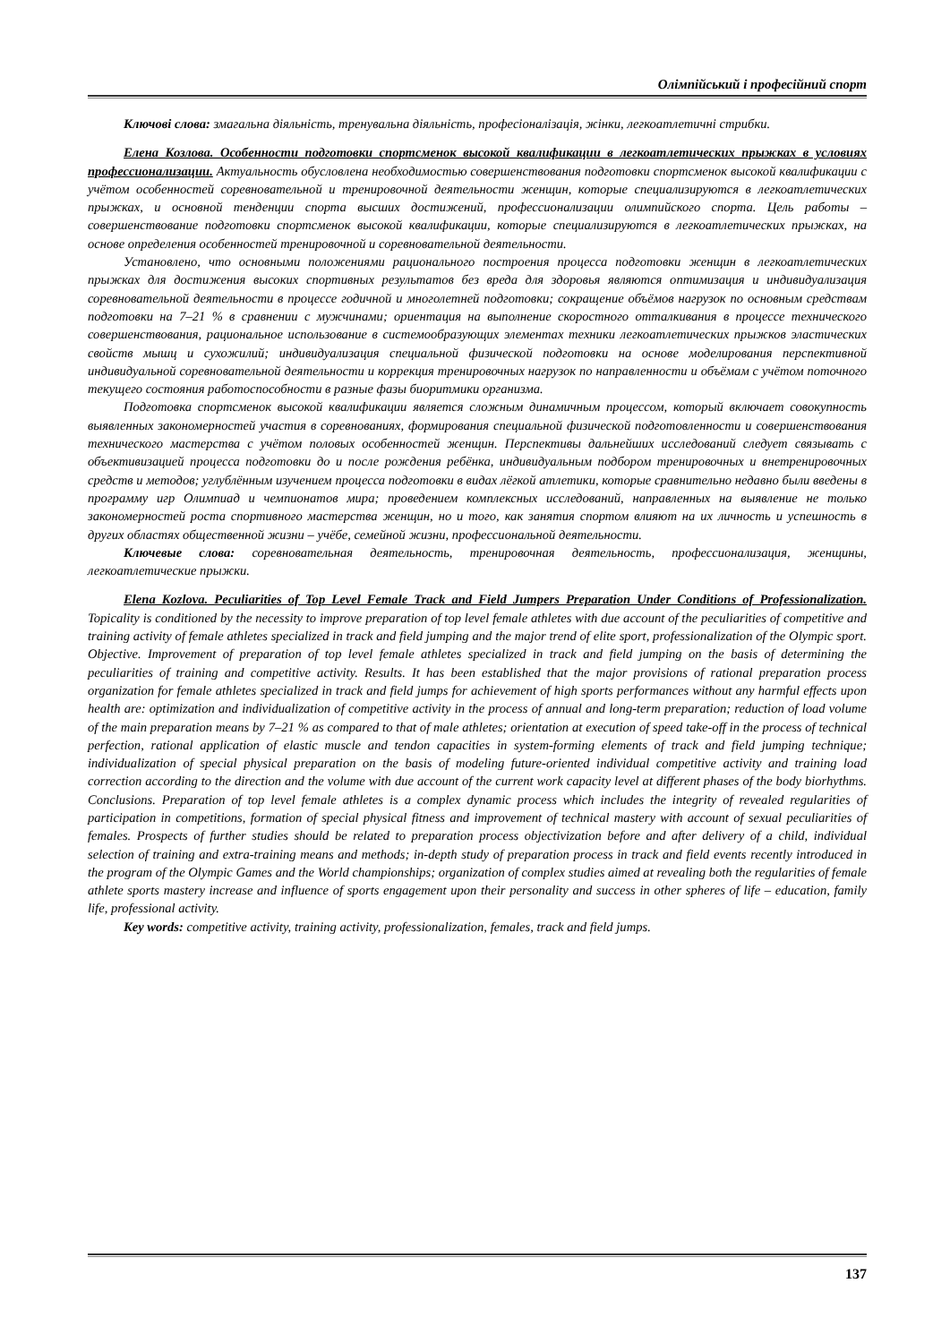Олімпійський і професійний спорт
Ключові слова: змагальна діяльність, тренувальна діяльність, професіоналізація, жінки, легкоатлетичні стрибки.
Елена Козлова. Особенности подготовки спортсменок высокой квалификации в легкоатлетических прыжках в условиях профессионализации. Актуальность обусловлена необходимостью совершенствования подготовки спортсменок высокой квалификации с учётом особенностей соревновательной и тренировочной деятельности женщин, которые специализируются в легкоатлетических прыжках, и основной тенденции спорта высших достижений, профессионализации олимпийского спорта. Цель работы – совершенствование подготовки спортсменок высокой квалификации, которые специализируются в легкоатлетических прыжках, на основе определения особенностей тренировочной и соревновательной деятельности.
Установлено, что основными положениями рационального построения процесса подготовки женщин в легкоатлетических прыжках для достижения высоких спортивных результатов без вреда для здоровья являются оптимизация и индивидуализация соревновательной деятельности в процессе годичной и многолетней подготовки; сокращение объёмов нагрузок по основным средствам подготовки на 7–21 % в сравнении с мужчинами; ориентация на выполнение скоростного отталкивания в процессе технического совершенствования, рациональное использование в системообразующих элементах техники легкоатлетических прыжков эластических свойств мышц и сухожилий; индивидуализация специальной физической подготовки на основе моделирования перспективной индивидуальной соревновательной деятельности и коррекция тренировочных нагрузок по направленности и объёмам с учётом поточного текущего состояния работоспособности в разные фазы биоритмики организма.
Подготовка спортсменок высокой квалификации является сложным динамичным процессом, который включает совокупность выявленных закономерностей участия в соревнованиях, формирования специальной физической подготовленности и совершенствования технического мастерства с учётом половых особенностей женщин. Перспективы дальнейших исследований следует связывать с объективизацией процесса подготовки до и после рождения ребёнка, индивидуальным подбором тренировочных и внетренировочных средств и методов; углублённым изучением процесса подготовки в видах лёгкой атлетики, которые сравнительно недавно были введены в программу игр Олимпиад и чемпионатов мира; проведением комплексных исследований, направленных на выявление не только закономерностей роста спортивного мастерства женщин, но и того, как занятия спортом влияют на их личность и успешность в других областях общественной жизни – учёбе, семейной жизни, профессиональной деятельности.
Ключевые слова: соревновательная деятельность, тренировочная деятельность, профессионализация, женщины, легкоатлетические прыжки.
Elena Kozlova. Peculiarities of Top Level Female Track and Field Jumpers Preparation Under Conditions of Professionalization. Topicality is conditioned by the necessity to improve preparation of top level female athletes with due account of the peculiarities of competitive and training activity of female athletes specialized in track and field jumping and the major trend of elite sport, professionalization of the Olympic sport. Objective. Improvement of preparation of top level female athletes specialized in track and field jumping on the basis of determining the peculiarities of training and competitive activity. Results. It has been established that the major provisions of rational preparation process organization for female athletes specialized in track and field jumps for achievement of high sports performances without any harmful effects upon health are: optimization and individualization of competitive activity in the process of annual and long-term preparation; reduction of load volume of the main preparation means by 7–21 % as compared to that of male athletes; orientation at execution of speed take-off in the process of technical perfection, rational application of elastic muscle and tendon capacities in system-forming elements of track and field jumping technique; individualization of special physical preparation on the basis of modeling future-oriented individual competitive activity and training load correction according to the direction and the volume with due account of the current work capacity level at different phases of the body biorhythms. Conclusions. Preparation of top level female athletes is a complex dynamic process which includes the integrity of revealed regularities of participation in competitions, formation of special physical fitness and improvement of technical mastery with account of sexual peculiarities of females. Prospects of further studies should be related to preparation process objectivization before and after delivery of a child, individual selection of training and extra-training means and methods; in-depth study of preparation process in track and field events recently introduced in the program of the Olympic Games and the World championships; organization of complex studies aimed at revealing both the regularities of female athlete sports mastery increase and influence of sports engagement upon their personality and success in other spheres of life – education, family life, professional activity.
Key words: competitive activity, training activity, professionalization, females, track and field jumps.
137